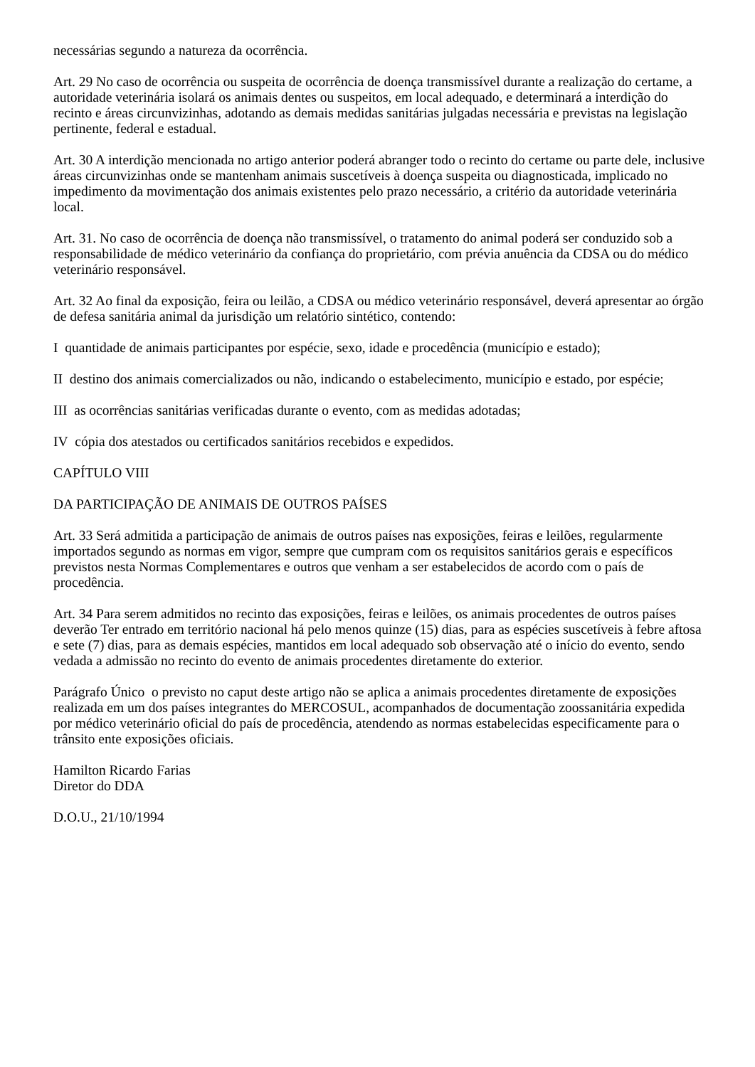necessárias segundo a natureza da ocorrência.
Art. 29 No caso de ocorrência ou suspeita de ocorrência de doença transmissível durante a realização do certame, a autoridade veterinária isolará os animais dentes ou suspeitos, em local adequado, e determinará a interdição do recinto e áreas circunvizinhas, adotando as demais medidas sanitárias julgadas necessária e previstas na legislação pertinente, federal e estadual.
Art. 30 A interdição mencionada no artigo anterior poderá abranger todo o recinto do certame ou parte dele, inclusive áreas circunvizinhas onde se mantenham animais suscetíveis à doença suspeita ou diagnosticada, implicado no impedimento da movimentação dos animais existentes pelo prazo necessário, a critério da autoridade veterinária local.
Art. 31. No caso de ocorrência de doença não transmissível, o tratamento do animal poderá ser conduzido sob a responsabilidade de médico veterinário da confiança do proprietário, com prévia anuência da CDSA ou do médico veterinário responsável.
Art. 32 Ao final da exposição, feira ou leilão, a CDSA ou médico veterinário responsável, deverá apresentar ao órgão de defesa sanitária animal da jurisdição um relatório sintético, contendo:
I quantidade de animais participantes por espécie, sexo, idade e procedência (município e estado);
II destino dos animais comercializados ou não, indicando o estabelecimento, município e estado, por espécie;
III as ocorrências sanitárias verificadas durante o evento, com as medidas adotadas;
IV cópia dos atestados ou certificados sanitários recebidos e expedidos.
CAPÍTULO VIII
DA PARTICIPAÇÃO DE ANIMAIS DE OUTROS PAÍSES
Art. 33 Será admitida a participação de animais de outros países nas exposições, feiras e leilões, regularmente importados segundo as normas em vigor, sempre que cumpram com os requisitos sanitários gerais e específicos previstos nesta Normas Complementares e outros que venham a ser estabelecidos de acordo com o país de procedência.
Art. 34 Para serem admitidos no recinto das exposições, feiras e leilões, os animais procedentes de outros países deverão Ter entrado em território nacional há pelo menos quinze (15) dias, para as espécies suscetíveis à febre aftosa e sete (7) dias, para as demais espécies, mantidos em local adequado sob observação até o início do evento, sendo vedada a admissão no recinto do evento de animais procedentes diretamente do exterior.
Parágrafo Único o previsto no caput deste artigo não se aplica a animais procedentes diretamente de exposições realizada em um dos países integrantes do MERCOSUL, acompanhados de documentação zoossanitária expedida por médico veterinário oficial do país de procedência, atendendo as normas estabelecidas especificamente para o trânsito ente exposições oficiais.
Hamilton Ricardo Farias
Diretor do DDA
D.O.U., 21/10/1994